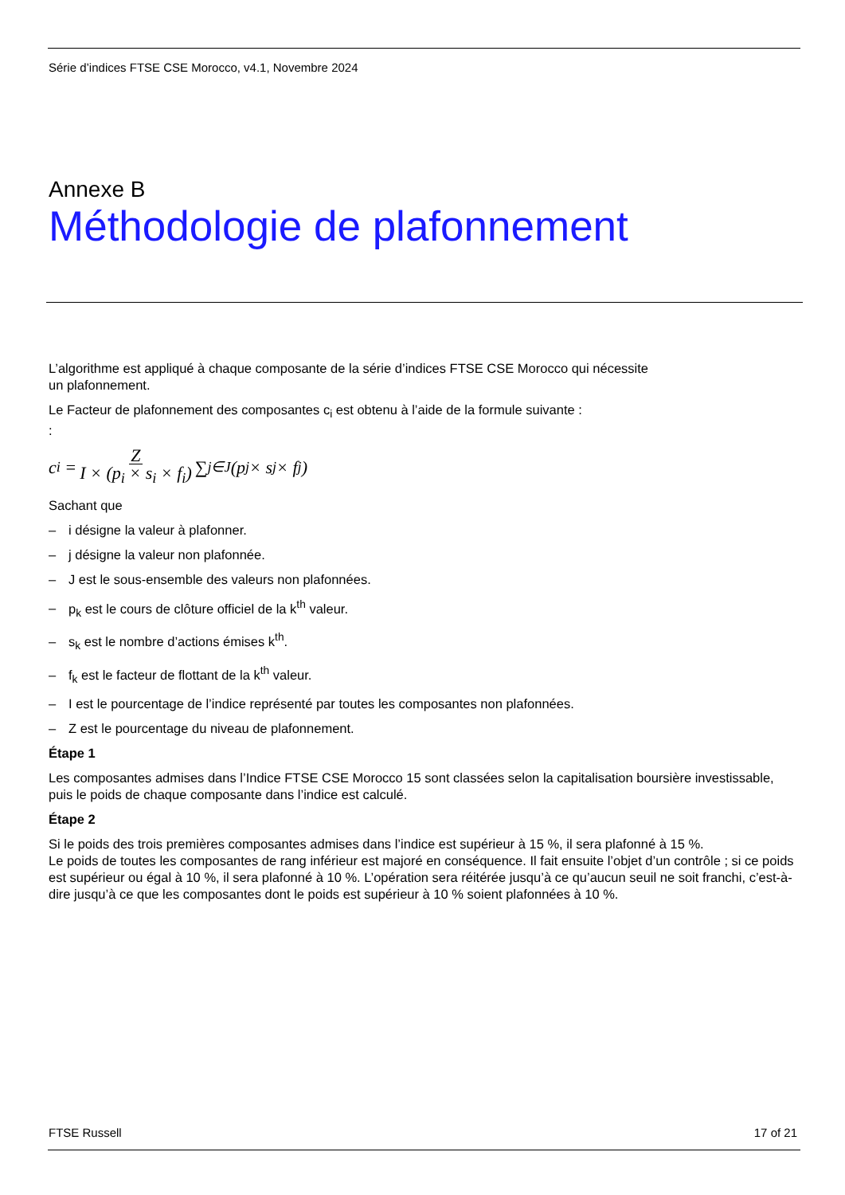Série d’indices FTSE CSE Morocco, v4.1, Novembre 2024
Annexe B
Méthodologie de plafonnement
L’algorithme est appliqué à chaque composante de la série d’indices FTSE CSE Morocco qui nécessite
un plafonnement.
Le Facteur de plafonnement des composantes c<sub>i</sub> est obtenu à l’aide de la formule suivante :
:
c<sub>i</sub> = Z I × (p<sub>i</sub> × s<sub>i</sub> × f<sub>i</sub>) ∑<sub>j∈J</sub> (p<sub>j</sub> × s<sub>j</sub> × f<sub>j</sub>)
Sachant que
– i désigne la valeur à plafonner.
– j désigne la valeur non plafonnée.
– J est le sous-ensemble des valeurs non plafonnées.
– p<sub>k</sub> est le cours de clôture officiel de la k<sup>th</sup> valeur.
– s<sub>k</sub> est le nombre d’actions émises k<sup>th</sup>.
– f<sub>k</sub> est le facteur de flottant de la k<sup>th</sup> valeur.
– I est le pourcentage de l’indice représenté par toutes les composantes non plafonnées.
– Z est le pourcentage du niveau de plafonnement.
Étape 1
Les composantes admises dans l’Indice FTSE CSE Morocco 15 sont classées selon la capitalisation boursière investissable, puis le poids de chaque composante dans l’indice est calculé.
Étape 2
Si le poids des trois premières composantes admises dans l’indice est supérieur à 15 %, il sera plafonné à 15 %.
Le poids de toutes les composantes de rang inférieur est majoré en conséquence. Il fait ensuite l’objet d’un contrôle ; si ce poids est supérieur ou égal à 10 %, il sera plafonné à 10 %. L’opération sera réitérée jusqu’à ce qu’aucun seuil ne soit franchi, c’est-à-dire jusqu’à ce que les composantes dont le poids est supérieur à 10 % soient plafonnées à 10 %.
FTSE Russell 17 of 21